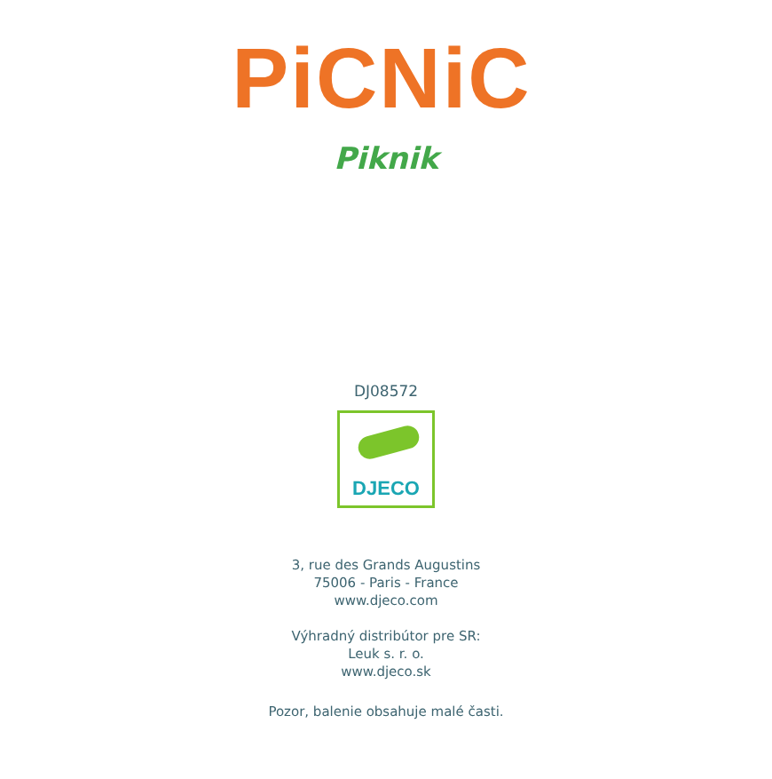PiCNiC
Piknik
DJ08572
DJECO
3, rue des Grands Augustins
75006 - Paris - France
www.djeco.com
Výhradný distribútor pre SR:
Leuk s. r. o.
www.djeco.sk
Pozor, balenie obsahuje malé časti.